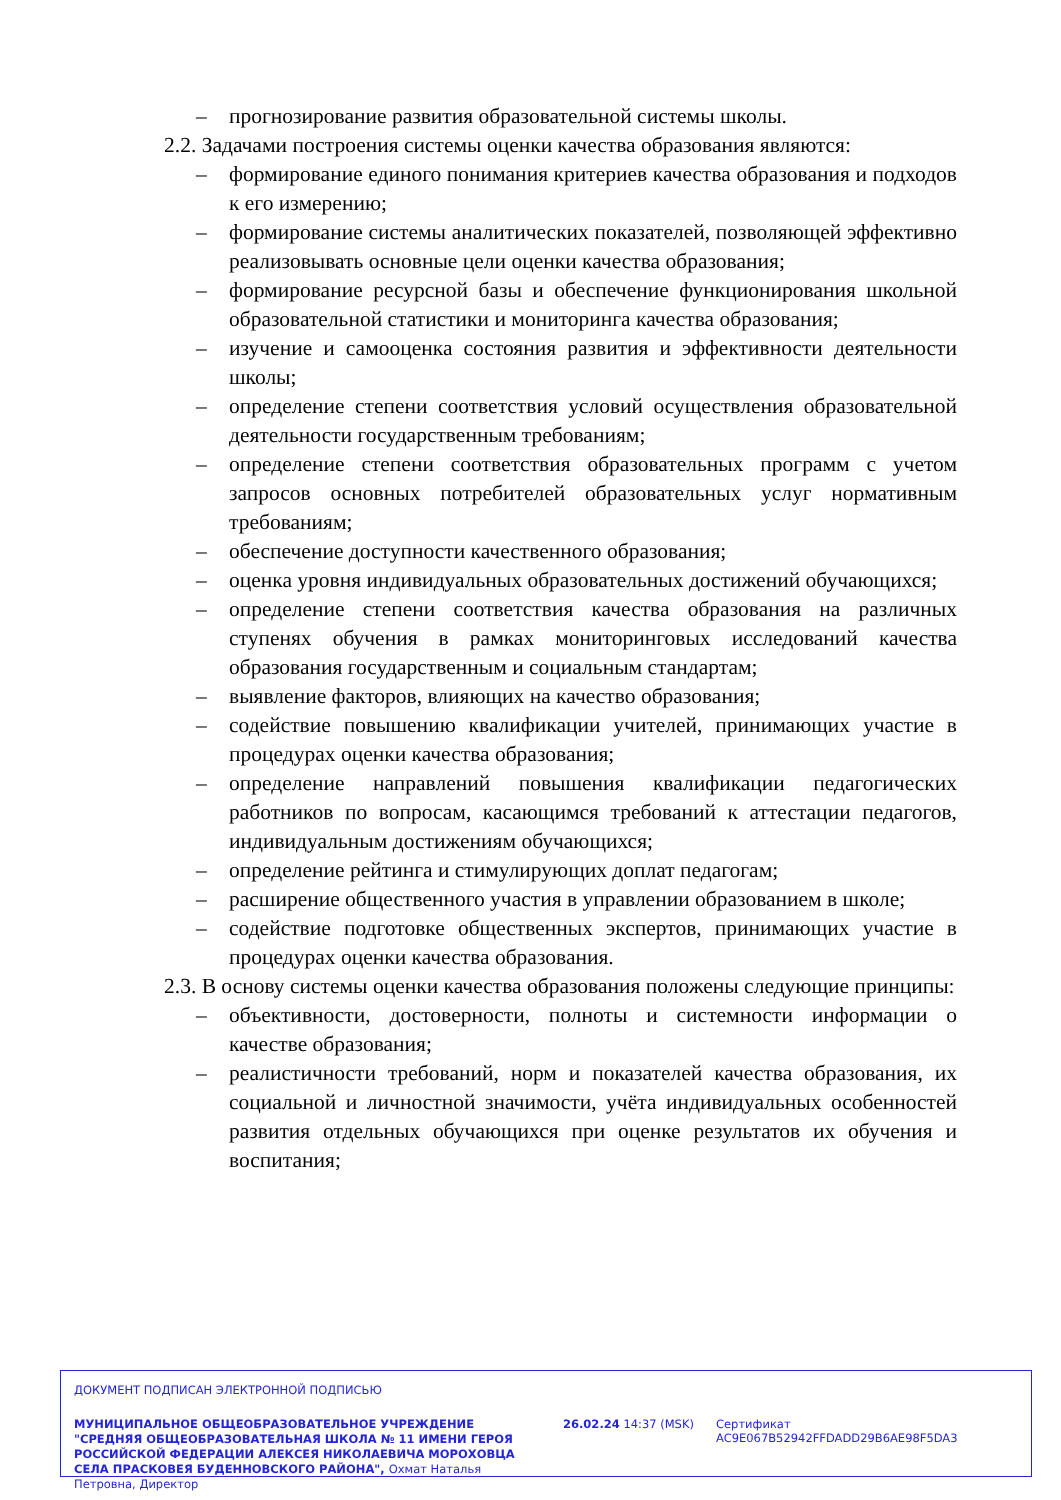– прогнозирование развития образовательной системы школы.
2.2. Задачами построения системы оценки качества образования являются:
– формирование единого понимания критериев качества образования и подходов к его измерению;
– формирование системы аналитических показателей, позволяющей эффективно реализовывать основные цели оценки качества образования;
– формирование ресурсной базы и обеспечение функционирования школьной образовательной статистики и мониторинга качества образования;
– изучение и самооценка состояния развития и эффективности деятельности школы;
– определение степени соответствия условий осуществления образовательной деятельности государственным требованиям;
– определение степени соответствия образовательных программ с учетом запросов основных потребителей образовательных услуг нормативным требованиям;
– обеспечение доступности качественного образования;
– оценка уровня индивидуальных образовательных достижений обучающихся;
– определение степени соответствия качества образования на различных ступенях обучения в рамках мониторинговых исследований качества образования государственным и социальным стандартам;
– выявление факторов, влияющих на качество образования;
– содействие повышению квалификации учителей, принимающих участие в процедурах оценки качества образования;
– определение направлений повышения квалификации педагогических работников по вопросам, касающимся требований к аттестации педагогов, индивидуальным достижениям обучающихся;
– определение рейтинга и стимулирующих доплат педагогам;
– расширение общественного участия в управлении образованием в школе;
– содействие подготовке общественных экспертов, принимающих участие в процедурах оценки качества образования.
2.3. В основу системы оценки качества образования положены следующие принципы:
– объективности, достоверности, полноты и системности информации о качестве образования;
– реалистичности требований, норм и показателей качества образования, их социальной и личностной значимости, учёта индивидуальных особенностей развития отдельных обучающихся при оценке результатов их обучения и воспитания;
ДОКУМЕНТ ПОДПИСАН ЭЛЕКТРОННОЙ ПОДПИСЬЮ
МУНИЦИПАЛЬНОЕ ОБЩЕОБРАЗОВАТЕЛЬНОЕ УЧРЕЖДЕНИЕ "СРЕДНЯЯ ОБЩЕОБРАЗОВАТЕЛЬНАЯ ШКОЛА № 11 ИМЕНИ ГЕРОЯ РОССИЙСКОЙ ФЕДЕРАЦИИ АЛЕКСЕЯ НИКОЛАЕВИЧА МОРОХОВЦА СЕЛА ПРАСКОВЕЯ БУДЕННОВСКОГО РАЙОНА", Охмат Наталья Петровна, Директор
26.02.24 14:37 (MSK)
Сертификат AC9E067B52942FFDADD29B6AE98F5DA3